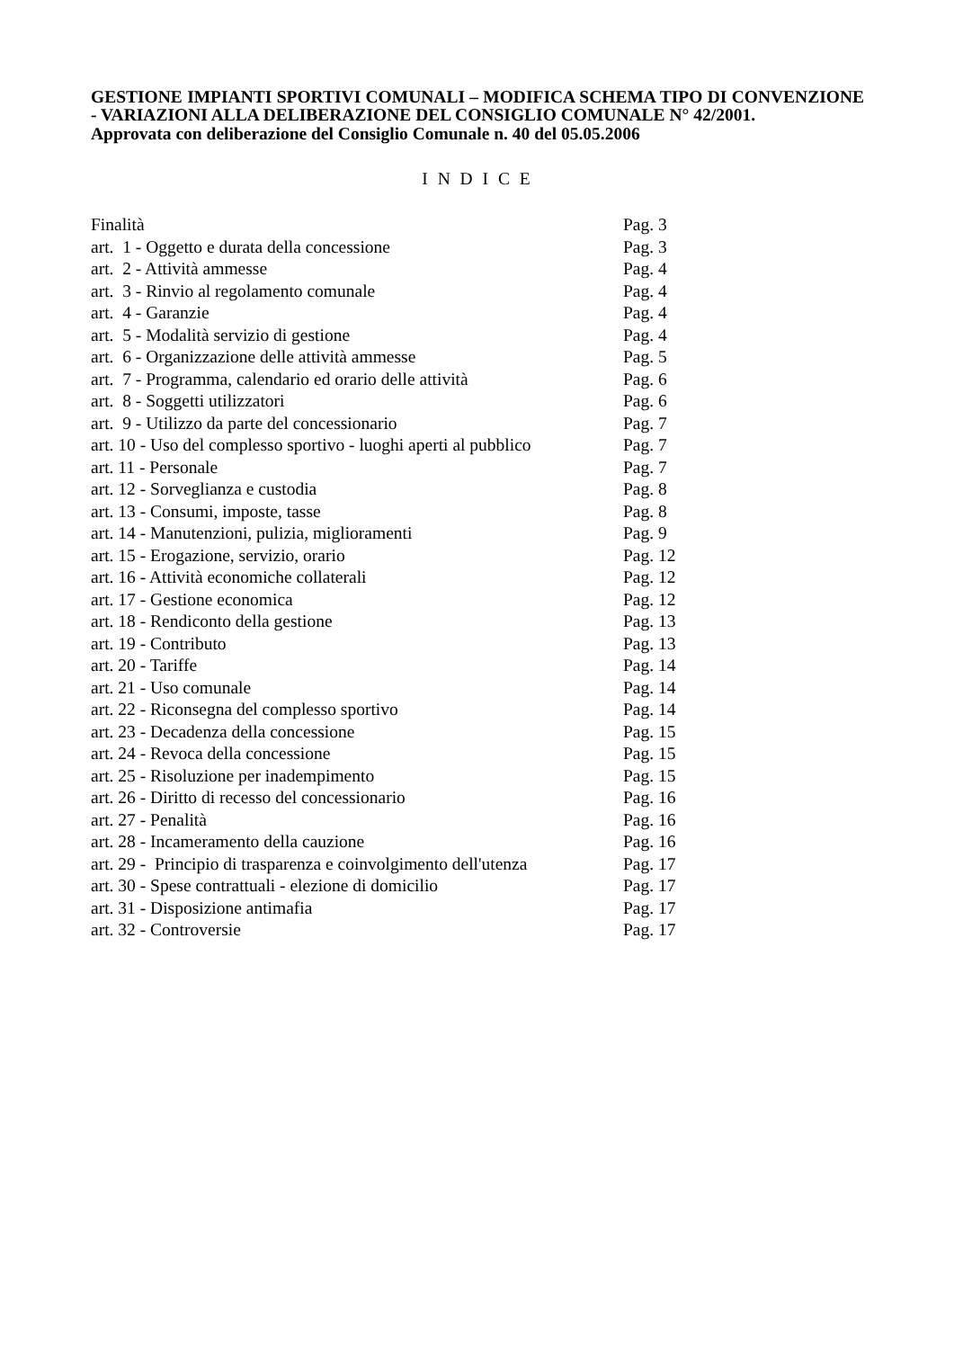GESTIONE IMPIANTI SPORTIVI COMUNALI – MODIFICA SCHEMA TIPO DI CONVENZIONE - VARIAZIONI ALLA DELIBERAZIONE DEL CONSIGLIO COMUNALE N° 42/2001.
Approvata con deliberazione del Consiglio Comunale n. 40 del 05.05.2006
I N D I C E
| Finalità | Pag. 3 |
| art. 1 - Oggetto e durata della concessione | Pag. 3 |
| art. 2 - Attività ammesse | Pag. 4 |
| art. 3 - Rinvio al regolamento comunale | Pag. 4 |
| art. 4 - Garanzie | Pag. 4 |
| art. 5 - Modalità servizio di gestione | Pag. 4 |
| art. 6 - Organizzazione delle attività ammesse | Pag. 5 |
| art. 7 - Programma, calendario ed orario delle attività | Pag. 6 |
| art. 8 - Soggetti utilizzatori | Pag. 6 |
| art. 9 - Utilizzo da parte del concessionario | Pag. 7 |
| art. 10 - Uso del complesso sportivo - luoghi aperti al pubblico | Pag. 7 |
| art. 11 - Personale | Pag. 7 |
| art. 12 - Sorveglianza e custodia | Pag. 8 |
| art. 13 - Consumi, imposte, tasse | Pag. 8 |
| art. 14 - Manutenzioni, pulizia, miglioramenti | Pag. 9 |
| art. 15 - Erogazione, servizio, orario | Pag. 12 |
| art. 16 - Attività economiche collaterali | Pag. 12 |
| art. 17 - Gestione economica | Pag. 12 |
| art. 18 - Rendiconto della gestione | Pag. 13 |
| art. 19 - Contributo | Pag. 13 |
| art. 20 - Tariffe | Pag. 14 |
| art. 21 - Uso comunale | Pag. 14 |
| art. 22 - Riconsegna del complesso sportivo | Pag. 14 |
| art. 23 - Decadenza della concessione | Pag. 15 |
| art. 24 - Revoca della concessione | Pag. 15 |
| art. 25 - Risoluzione per inadempimento | Pag. 15 |
| art. 26 - Diritto di recesso del concessionario | Pag. 16 |
| art. 27 - Penalità | Pag. 16 |
| art. 28 - Incameramento della cauzione | Pag. 16 |
| art. 29 - Principio di trasparenza e coinvolgimento dell'utenza | Pag. 17 |
| art. 30 - Spese contrattuali - elezione di domicilio | Pag. 17 |
| art. 31 - Disposizione antimafia | Pag. 17 |
| art. 32 - Controversie | Pag. 17 |